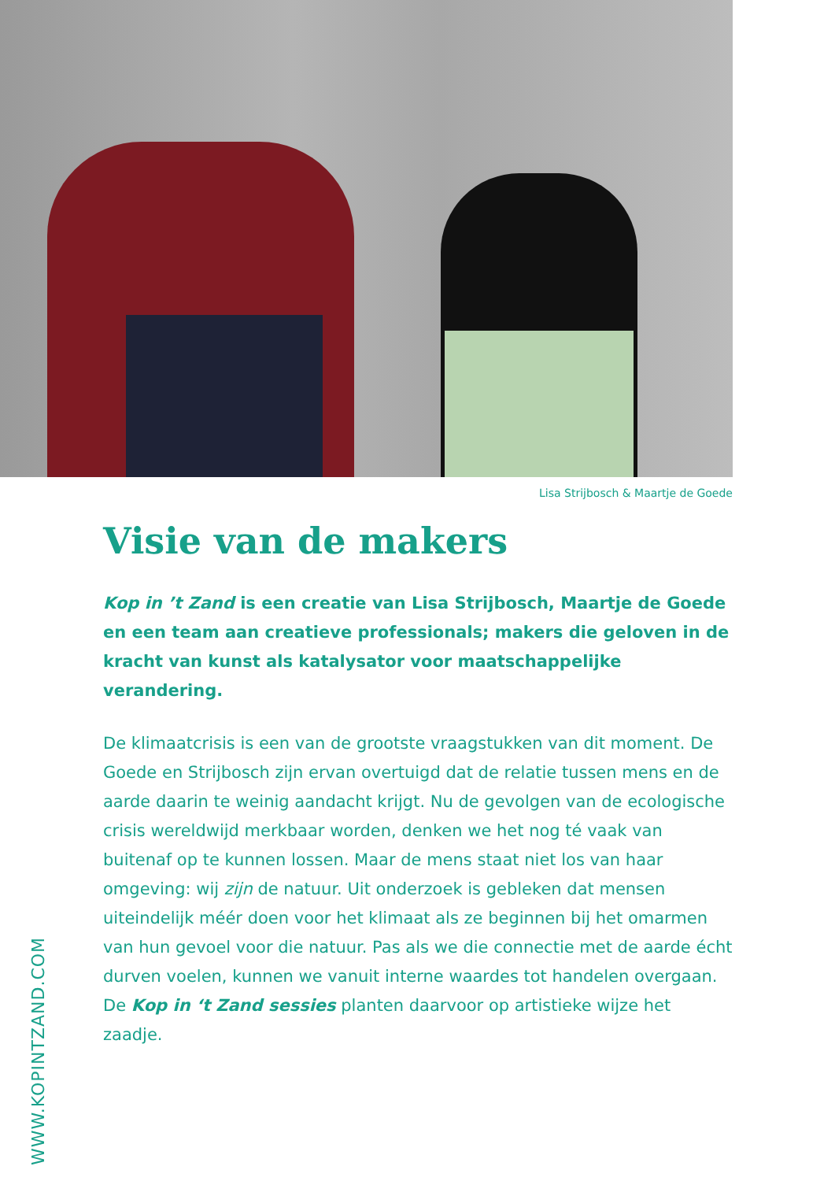Lisa Strijbosch & Maartje de Goede
Visie van de makers
Kop in ’t Zand is een creatie van Lisa Strijbosch, Maartje de Goede en een team aan creatieve professionals; makers die geloven in de kracht van kunst als katalysator voor maatschappelijke verandering.
De klimaatcrisis is een van de grootste vraagstukken van dit moment. De Goede en Strijbosch zijn ervan overtuigd dat de relatie tussen mens en de aarde daarin te weinig aandacht krijgt. Nu de gevolgen van de ecologische crisis wereldwijd merkbaar worden, denken we het nog té vaak van buitenaf op te kunnen lossen. Maar de mens staat niet los van haar omgeving: wij zijn de natuur. Uit onderzoek is gebleken dat mensen uiteindelijk méér doen voor het klimaat als ze beginnen bij het omarmen van hun gevoel voor die natuur. Pas als we die connectie met de aarde écht durven voelen, kunnen we vanuit interne waardes tot handelen overgaan. De Kop in ‘t Zand sessies planten daarvoor op artistieke wijze het zaadje.
WWW.KOPINTZAND.COM